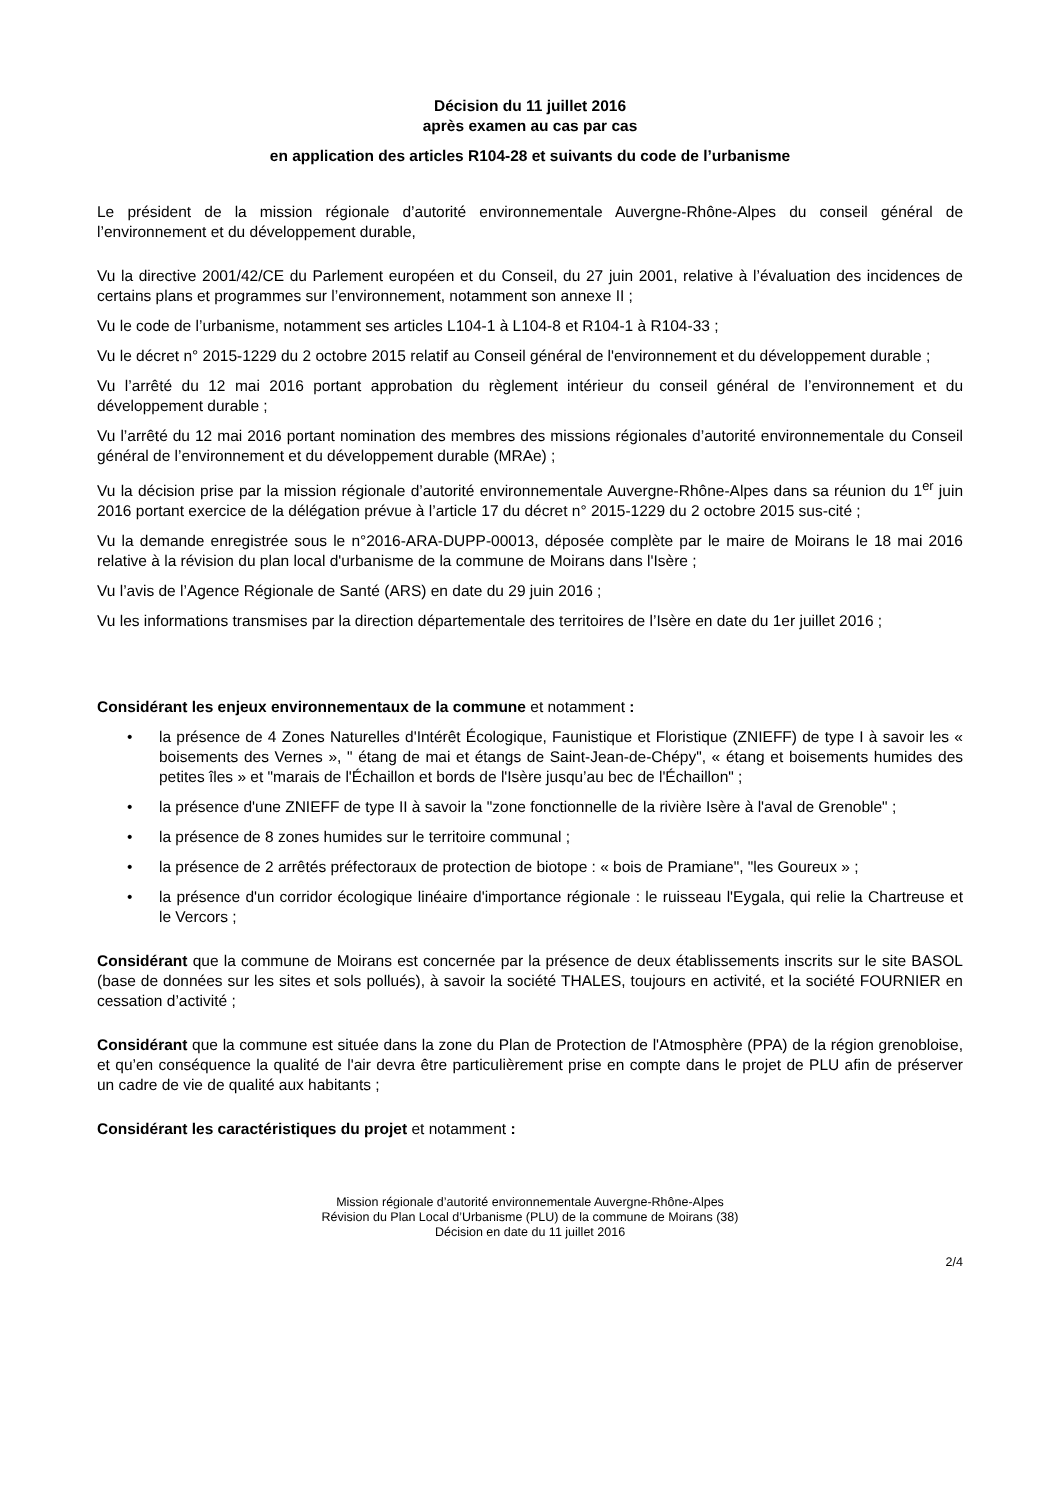Décision du 11 juillet 2016
après examen au cas par cas
en application des articles R104-28 et suivants du code de l’urbanisme
Le président de la mission régionale d’autorité environnementale Auvergne-Rhône-Alpes du conseil général de l’environnement et du développement durable,
Vu la directive 2001/42/CE du Parlement européen et du Conseil, du 27 juin 2001, relative à l’évaluation des incidences de certains plans et programmes sur l’environnement, notamment son annexe II ;
Vu le code de l’urbanisme, notamment ses articles L104-1 à L104-8 et R104-1 à R104-33 ;
Vu le décret n° 2015-1229 du 2 octobre 2015 relatif au Conseil général de l'environnement et du développement durable ;
Vu l’arrêté du 12 mai 2016 portant approbation du règlement intérieur du conseil général de l’environnement et du développement durable ;
Vu l’arrêté du 12 mai 2016 portant nomination des membres des missions régionales d’autorité environnementale du Conseil général de l’environnement et du développement durable (MRAe) ;
Vu la décision prise par la mission régionale d’autorité environnementale Auvergne-Rhône-Alpes dans sa réunion du 1<sup>er</sup> juin 2016 portant exercice de la délégation prévue à l’article 17 du décret n° 2015-1229 du 2 octobre 2015 sus-cité ;
Vu la demande enregistrée sous le n°2016-ARA-DUPP-00013, déposée complète par le maire de Moirans le 18 mai 2016 relative à la révision du plan local d'urbanisme de la commune de Moirans dans l'Isère ;
Vu l’avis de l’Agence Régionale de Santé (ARS) en date du 29 juin 2016 ;
Vu les informations transmises par la direction départementale des territoires de l’Isère en date du 1er juillet 2016 ;
Considérant les enjeux environnementaux de la commune et notamment :
• la présence de 4 Zones Naturelles d'Intérêt Écologique, Faunistique et Floristique (ZNIEFF) de type I à savoir les « boisements des Vernes », " étang de mai et étangs de Saint-Jean-de-Chépy", « étang et boisements humides des petites îles » et "marais de l'Échaillon et bords de l'Isère jusqu’au bec de l'Échaillon" ;
• la présence d'une ZNIEFF de type II à savoir la "zone fonctionnelle de la rivière Isère à l'aval de Grenoble" ;
• la présence de 8 zones humides sur le territoire communal ;
• la présence de 2 arrêtés préfectoraux de protection de biotope : « bois de Pramiane", "les Goureux » ;
• la présence d'un corridor écologique linéaire d'importance régionale : le ruisseau l'Eygala, qui relie la Chartreuse et le Vercors ;
Considérant que la commune de Moirans est concernée par la présence de deux établissements inscrits sur le site BASOL (base de données sur les sites et sols pollués), à savoir la société THALES, toujours en activité, et la société FOURNIER en cessation d’activité ;
Considérant que la commune est située dans la zone du Plan de Protection de l'Atmosphère (PPA) de la région grenobloise, et qu’en conséquence la qualité de l'air devra être particulièrement prise en compte dans le projet de PLU afin de préserver un cadre de vie de qualité aux habitants ;
Considérant les caractéristiques du projet et notamment :
Mission régionale d’autorité environnementale Auvergne-Rhône-Alpes
Révision du Plan Local d’Urbanisme (PLU) de la commune de Moirans (38)
Décision en date du 11 juillet 2016
2/4